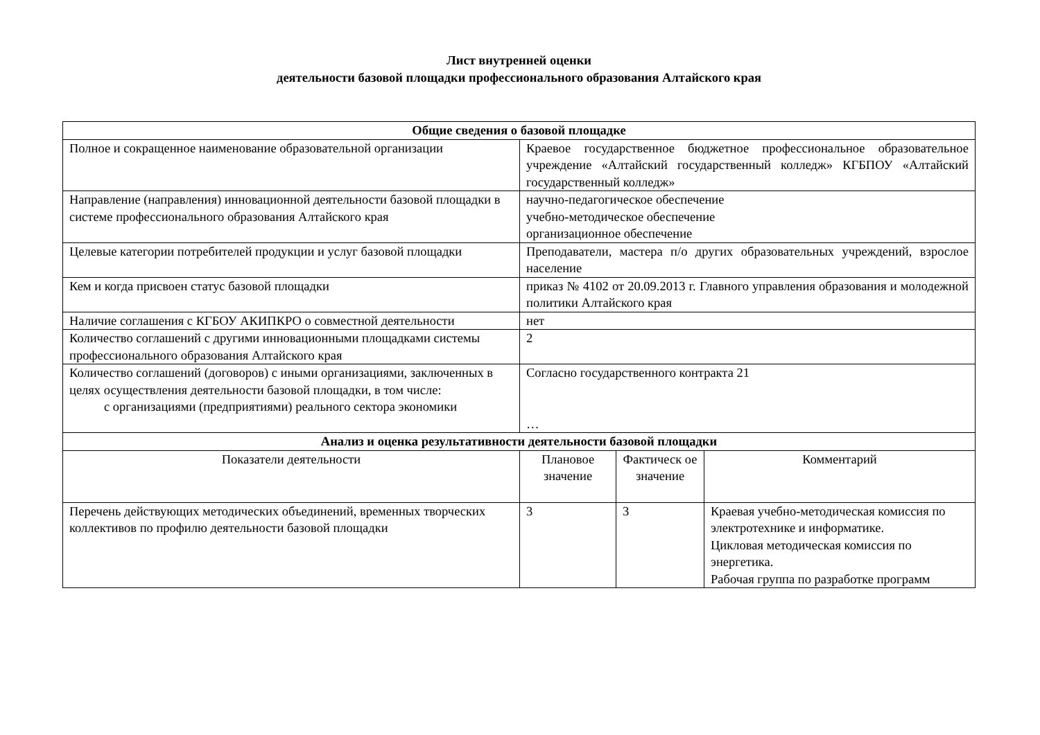Лист внутренней оценки
деятельности базовой площадки профессионального образования Алтайского края
| Общие сведения о базовой площадке | | | |
| --- | --- | --- | --- |
| Полное и сокращенное наименование образовательной организации | Краевое государственное бюджетное профессиональное образовательное учреждение «Алтайский государственный колледж» КГБПОУ «Алтайский государственный колледж» | | |
| Направление (направления) инновационной деятельности базовой площадки в системе профессионального образования Алтайского края | научно-педагогическое обеспечение учебно-методическое обеспечение организационное обеспечение | | |
| Целевые категории потребителей продукции и услуг базовой площадки | Преподаватели, мастера п/о других образовательных учреждений, взрослое население | | |
| Кем и когда присвоен статус базовой площадки | приказ № 4102 от 20.09.2013 г. Главного управления образования и молодежной политики Алтайского края | | |
| Наличие соглашения с КГБОУ АКИПКРО о совместной деятельности | нет | | |
| Количество соглашений с другими инновационными площадками системы профессионального образования Алтайского края | 2 | | |
| Количество соглашений (договоров) с иными организациями, заключенных в целях осуществления деятельности базовой площадки, в том числе: с организациями (предприятиями) реального сектора экономики | Согласно государственного контракта 21 … | | |
| Анализ и оценка результативности деятельности базовой площадки | | | |
| Показатели деятельности | Плановое значение | Фактическ ое значение | Комментарий |
| Перечень действующих методических объединений, временных творческих коллективов по профилю деятельности базовой площадки | 3 | 3 | Краевая учебно-методическая комиссия по электротехнике и информатике. Цикловая методическая комиссия по энергетика. Рабочая группа по разработке программ |